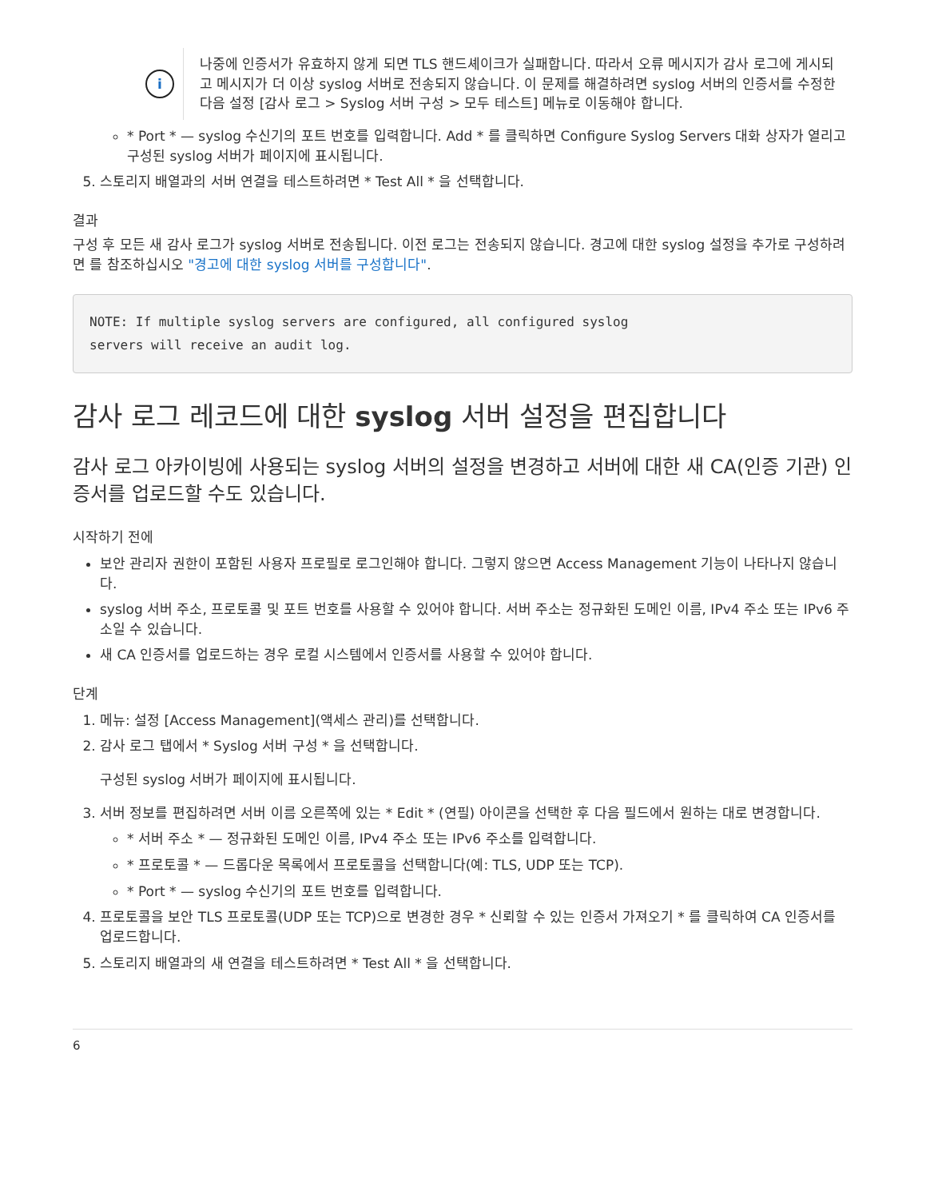i
나중에 인증서가 유효하지 않게 되면 TLS 핸드셰이크가 실패합니다. 따라서 오류 메시지가 감사 로그에 게시되고 메시지가 더 이상 syslog 서버로 전송되지 않습니다. 이 문제를 해결하려면 syslog 서버의 인증서를 수정한 다음 설정 [감사 로그 > Syslog 서버 구성 > 모두 테스트] 메뉴로 이동해야 합니다.
* Port * — syslog 수신기의 포트 번호를 입력합니다. Add * 를 클릭하면 Configure Syslog Servers 대화 상자가 열리고 구성된 syslog 서버가 페이지에 표시됩니다.
5. 스토리지 배열과의 서버 연결을 테스트하려면 * Test All * 을 선택합니다.
결과
구성 후 모든 새 감사 로그가 syslog 서버로 전송됩니다. 이전 로그는 전송되지 않습니다. 경고에 대한 syslog 설정을 추가로 구성하려면 를 참조하십시오 "경고에 대한 syslog 서버를 구성합니다".
NOTE: If multiple syslog servers are configured, all configured syslog
servers will receive an audit log.
감사 로그 레코드에 대한 syslog 서버 설정을 편집합니다
감사 로그 아카이빙에 사용되는 syslog 서버의 설정을 변경하고 서버에 대한 새 CA(인증 기관) 인증서를 업로드할 수도 있습니다.
시작하기 전에
보안 관리자 권한이 포함된 사용자 프로필로 로그인해야 합니다. 그렇지 않으면 Access Management 기능이 나타나지 않습니다.
syslog 서버 주소, 프로토콜 및 포트 번호를 사용할 수 있어야 합니다. 서버 주소는 정규화된 도메인 이름, IPv4 주소 또는 IPv6 주소일 수 있습니다.
새 CA 인증서를 업로드하는 경우 로컬 시스템에서 인증서를 사용할 수 있어야 합니다.
단계
1. 메뉴: 설정 [Access Management](액세스 관리)를 선택합니다.
2. 감사 로그 탭에서 * Syslog 서버 구성 * 을 선택합니다.
구성된 syslog 서버가 페이지에 표시됩니다.
3. 서버 정보를 편집하려면 서버 이름 오른쪽에 있는 * Edit * (연필) 아이콘을 선택한 후 다음 필드에서 원하는 대로 변경합니다.
* 서버 주소 * — 정규화된 도메인 이름, IPv4 주소 또는 IPv6 주소를 입력합니다.
* 프로토콜 * — 드롭다운 목록에서 프로토콜을 선택합니다(예: TLS, UDP 또는 TCP).
* Port * — syslog 수신기의 포트 번호를 입력합니다.
4. 프로토콜을 보안 TLS 프로토콜(UDP 또는 TCP)으로 변경한 경우 * 신뢰할 수 있는 인증서 가져오기 * 를 클릭하여 CA 인증서를 업로드합니다.
5. 스토리지 배열과의 새 연결을 테스트하려면 * Test All * 을 선택합니다.
6